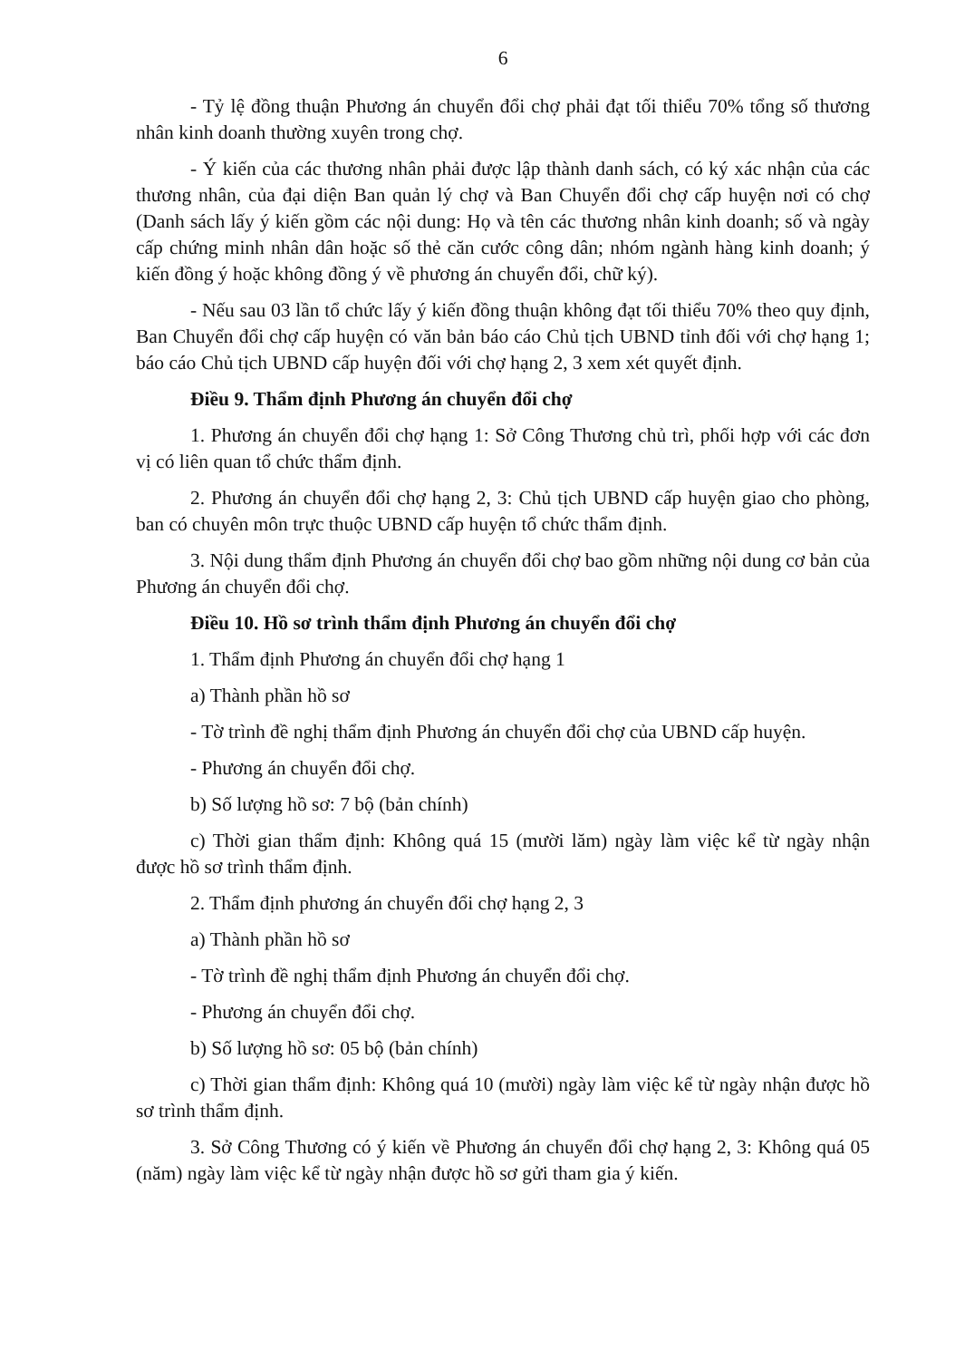6
- Tỷ lệ đồng thuận Phương án chuyển đổi chợ phải đạt tối thiểu 70% tổng số thương nhân kinh doanh thường xuyên trong chợ.
- Ý kiến của các thương nhân phải được lập thành danh sách, có ký xác nhận của các thương nhân, của đại diện Ban quản lý chợ và Ban Chuyển đổi chợ cấp huyện nơi có chợ (Danh sách lấy ý kiến gồm các nội dung: Họ và tên các thương nhân kinh doanh; số và ngày cấp chứng minh nhân dân hoặc số thẻ căn cước công dân; nhóm ngành hàng kinh doanh; ý kiến đồng ý hoặc không đồng ý về phương án chuyển đổi, chữ ký).
- Nếu sau 03 lần tổ chức lấy ý kiến đồng thuận không đạt tối thiểu 70% theo quy định, Ban Chuyển đổi chợ cấp huyện có văn bản báo cáo Chủ tịch UBND tỉnh đối với chợ hạng 1; báo cáo Chủ tịch UBND cấp huyện đối với chợ hạng 2, 3 xem xét quyết định.
Điều 9. Thẩm định Phương án chuyển đổi chợ
1. Phương án chuyển đổi chợ hạng 1: Sở Công Thương chủ trì, phối hợp với các đơn vị có liên quan tổ chức thẩm định.
2. Phương án chuyển đổi chợ hạng 2, 3: Chủ tịch UBND cấp huyện giao cho phòng, ban có chuyên môn trực thuộc UBND cấp huyện tổ chức thẩm định.
3. Nội dung thẩm định Phương án chuyển đổi chợ bao gồm những nội dung cơ bản của Phương án chuyển đổi chợ.
Điều 10. Hồ sơ trình thẩm định Phương án chuyển đổi chợ
1. Thẩm định Phương án chuyển đổi chợ hạng 1
a) Thành phần hồ sơ
- Tờ trình đề nghị thẩm định Phương án chuyển đổi chợ của UBND cấp huyện.
- Phương án chuyển đổi chợ.
b) Số lượng hồ sơ: 7 bộ (bản chính)
c) Thời gian thẩm định: Không quá 15 (mười lăm) ngày làm việc kể từ ngày nhận được hồ sơ trình thẩm định.
2. Thẩm định phương án chuyển đổi chợ hạng 2, 3
a) Thành phần hồ sơ
- Tờ trình đề nghị thẩm định Phương án chuyển đổi chợ.
- Phương án chuyển đổi chợ.
b) Số lượng hồ sơ: 05 bộ (bản chính)
c) Thời gian thẩm định: Không quá 10 (mười) ngày làm việc kể từ ngày nhận được hồ sơ trình thẩm định.
3. Sở Công Thương có ý kiến về Phương án chuyển đổi chợ hạng 2, 3: Không quá 05 (năm) ngày làm việc kể từ ngày nhận được hồ sơ gửi tham gia ý kiến.